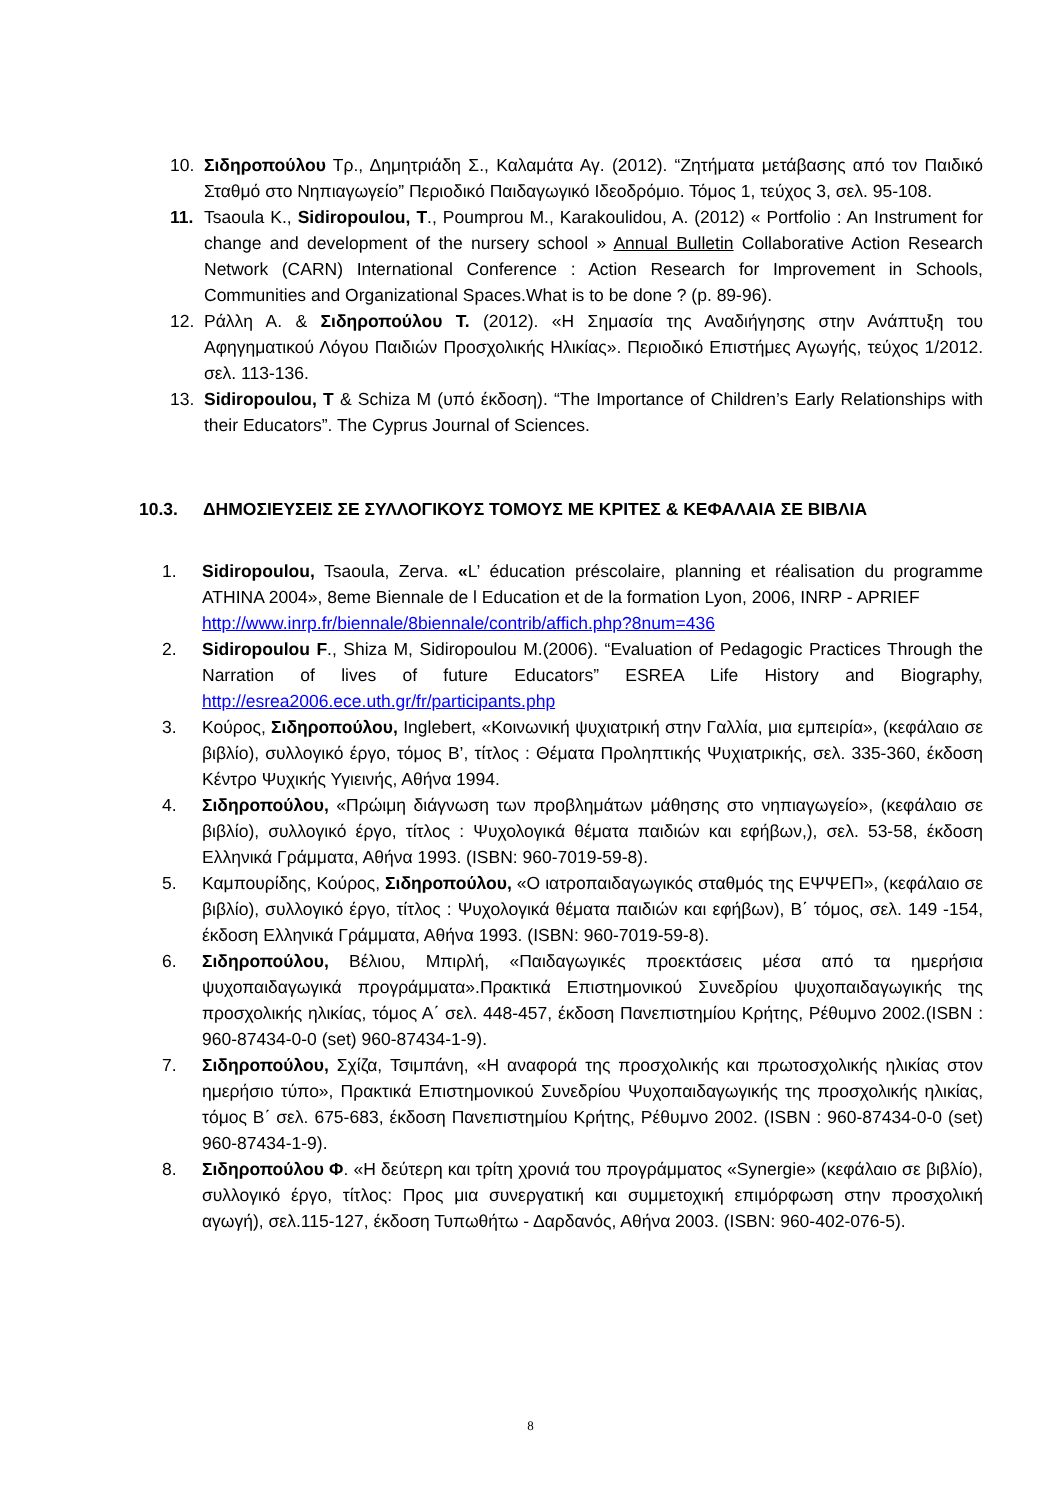10. Σιδηροπούλου Τρ., Δημητριάδη Σ., Καλαμάτα Αγ. (2012). “Ζητήματα μετάβασης από τον Παιδικό Σταθμό στο Νηπιαγωγείο” Περιοδικό Παιδαγωγικό Ιδεοδρόμιο. Τόμος 1, τεύχος 3, σελ. 95-108.
11. Tsaoula K., Sidiropoulou, T., Poumprou M., Karakoulidou, A. (2012) « Portfolio : An Instrument for change and development of the nursery school » Annual Bulletin Collaborative Action Research Network (CARN) International Conference : Action Research for Improvement in Schools, Communities and Organizational Spaces.What is to be done ? (p. 89-96).
12. Ράλλη Α. & Σιδηροπούλου Τ. (2012). «Η Σημασία της Αναδιήγησης στην Ανάπτυξη του Αφηγηματικού Λόγου Παιδιών Προσχολικής Ηλικίας». Περιοδικό Επιστήμες Αγωγής, τεύχος 1/2012. σελ. 113-136.
13. Sidiropoulou, T & Schiza M (υπό έκδοση). “The Importance of Children’s Early Relationships with their Educators”. The Cyprus Journal of Sciences.
10.3. ΔΗΜΟΣΙΕΥΣΕΙΣ ΣΕ ΣΥΛΛΟΓΙΚΟΥΣ ΤΟΜΟΥΣ ΜΕ ΚΡΙΤΕΣ & ΚΕΦΑΛΑΙΑ ΣΕ ΒΙΒΛΙΑ
1. Sidiropoulou, Tsaoula, Zerva. «L’ éducation préscolaire, planning et réalisation du programme ATHINA 2004», 8eme Biennale de l Education et de la formation Lyon, 2006, INRP - APRIEF
http://www.inrp.fr/biennale/8biennale/contrib/affich.php?8num=436
2. Sidiropoulou F., Shiza M, Sidiropoulou M.(2006). “Evaluation of Pedagogic Practices Through the Narration of lives of future Educators” ESREA Life History and Biography, http://esrea2006.ece.uth.gr/fr/participants.php
3. Κούρος, Σιδηροπούλου, Inglebert, «Κοινωνική ψυχιατρική στην Γαλλία, μια εμπειρία», (κεφάλαιο σε βιβλίο), συλλογικό έργο, τόμος Β’, τίτλος : Θέματα Προληπτικής Ψυχιατρικής, σελ. 335-360, έκδοση Κέντρο Ψυχικής Υγιεινής, Αθήνα 1994.
4. Σιδηροπούλου, «Πρώιμη διάγνωση των προβλημάτων μάθησης στο νηπιαγωγείο», (κεφάλαιο σε βιβλίο), συλλογικό έργο, τίτλος : Ψυχολογικά θέματα παιδιών και εφήβων,), σελ. 53-58, έκδοση Ελληνικά Γράμματα, Αθήνα 1993. (ISBN: 960-7019-59-8).
5. Καμπουρίδης, Κούρος, Σιδηροπούλου, «Ο ιατροπαιδαγωγικός σταθμός της ΕΨΨΕΠ», (κεφάλαιο σε βιβλίο), συλλογικό έργο, τίτλος : Ψυχολογικά θέματα παιδιών και εφήβων), Β΄ τόμος, σελ. 149 -154, έκδοση Ελληνικά Γράμματα, Αθήνα 1993. (ISBN: 960-7019-59-8).
6. Σιδηροπούλου, Βέλιου, Μπιρλή, «Παιδαγωγικές προεκτάσεις μέσα από τα ημερήσια ψυχοπαιδαγωγικά προγράμματα».Πρακτικά Επιστημονικού Συνεδρίου ψυχοπαιδαγωγικής της προσχολικής ηλικίας, τόμος Α΄ σελ. 448-457, έκδοση Πανεπιστημίου Κρήτης, Ρέθυμνο 2002.(ISBN : 960-87434-0-0 (set) 960-87434-1-9).
7. Σιδηροπούλου, Σχίζα, Τσιμπάνη, «Η αναφορά της προσχολικής και πρωτοσχολικής ηλικίας στον ημερήσιο τύπο», Πρακτικά Επιστημονικού Συνεδρίου Ψυχοπαιδαγωγικής της προσχολικής ηλικίας, τόμος Β΄ σελ. 675-683, έκδοση Πανεπιστημίου Κρήτης, Ρέθυμνο 2002. (ISBN : 960-87434-0-0 (set) 960-87434-1-9).
8. Σιδηροπούλου Φ. «Η δεύτερη και τρίτη χρονιά του προγράμματος «Synergie» (κεφάλαιο σε βιβλίο), συλλογικό έργο, τίτλος: Προς μια συνεργατική και συμμετοχική επιμόρφωση στην προσχολική αγωγή), σελ.115-127, έκδοση Τυπωθήτω - Δαρδανός, Αθήνα 2003. (ISBN: 960-402-076-5).
8